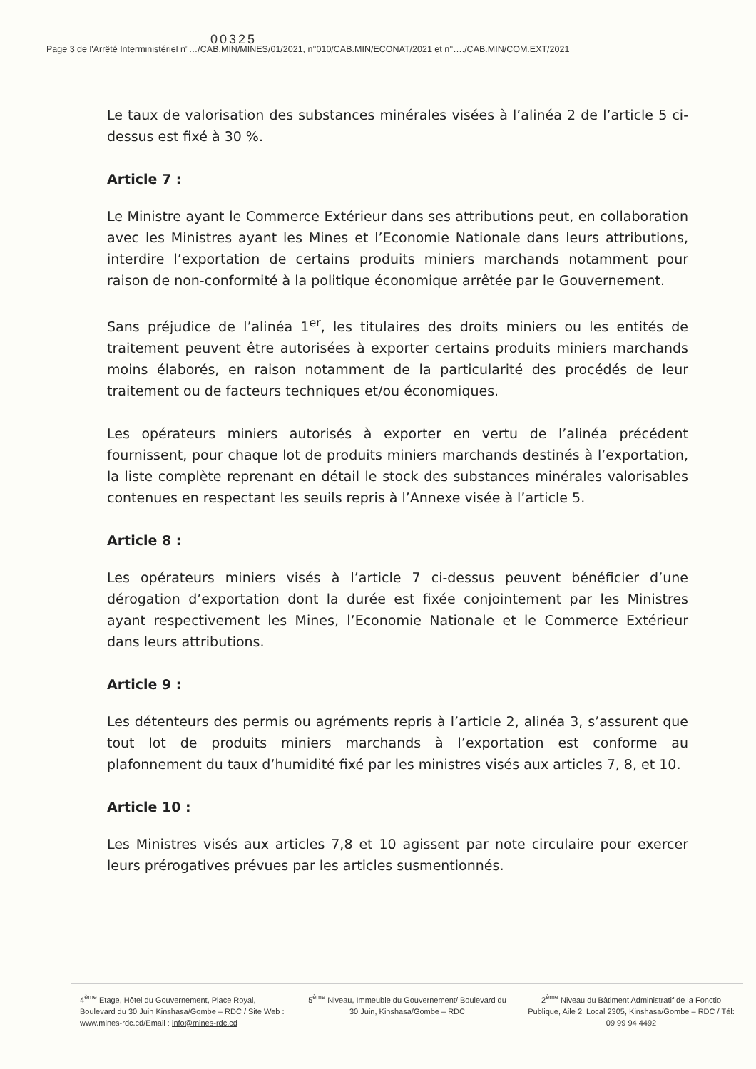00325
Page 3 de l'Arrêté Interministériel n°…/CAB.MIN/MINES/01/2021, n°010/CAB.MIN/ECONAT/2021 et n°…./CAB.MIN/COM.EXT/2021
Le taux de valorisation des substances minérales visées à l’alinéa 2 de l’article 5 ci-dessus est fixé à 30 %.
Article 7 :
Le Ministre ayant le Commerce Extérieur dans ses attributions peut, en collaboration avec les Ministres ayant les Mines et l’Economie Nationale dans leurs attributions, interdire l’exportation de certains produits miniers marchands notamment pour raison de non-conformité à la politique économique arrêtée par le Gouvernement.
Sans préjudice de l’alinéa 1<sup>er</sup>, les titulaires des droits miniers ou les entités de traitement peuvent être autorisées à exporter certains produits miniers marchands moins élaborés, en raison notamment de la particularité des procédés de leur traitement ou de facteurs techniques et/ou économiques.
Les opérateurs miniers autorisés à exporter en vertu de l’alinéa précédent fournissent, pour chaque lot de produits miniers marchands destinés à l’exportation, la liste complète reprenant en détail le stock des substances minérales valorisables contenues en respectant les seuils repris à l’Annexe visée à l’article 5.
Article 8 :
Les opérateurs miniers visés à l’article 7 ci-dessus peuvent bénéficier d’une dérogation d’exportation dont la durée est fixée conjointement par les Ministres ayant respectivement les Mines, l’Economie Nationale et le Commerce Extérieur dans leurs attributions.
Article 9 :
Les détenteurs des permis ou agréments repris à l’article 2, alinéa 3, s’assurent que tout lot de produits miniers marchands à l’exportation est conforme au plafonnement du taux d’humidité fixé par les ministres visés aux articles 7, 8, et 10.
Article 10 :
Les Ministres visés aux articles 7,8 et 10 agissent par note circulaire pour exercer leurs prérogatives prévues par les articles susmentionnés.
4<sup>ème</sup> Etage, Hôtel du Gouvernement, Place Royal, Boulevard du 30 Juin Kinshasa/Gombe – RDC / Site Web : www.mines-rdc.cd/Email : info@mines-rdc.cd
5<sup>ème</sup> Niveau, Immeuble du Gouvernement/ Boulevard du 30 Juin, Kinshasa/Gombe – RDC
2<sup>ème</sup> Niveau du Bâtiment Administratif de la Fonctio Publique, Aile 2, Local 2305, Kinshasa/Gombe – RDC / Tél: 09 99 94 4492